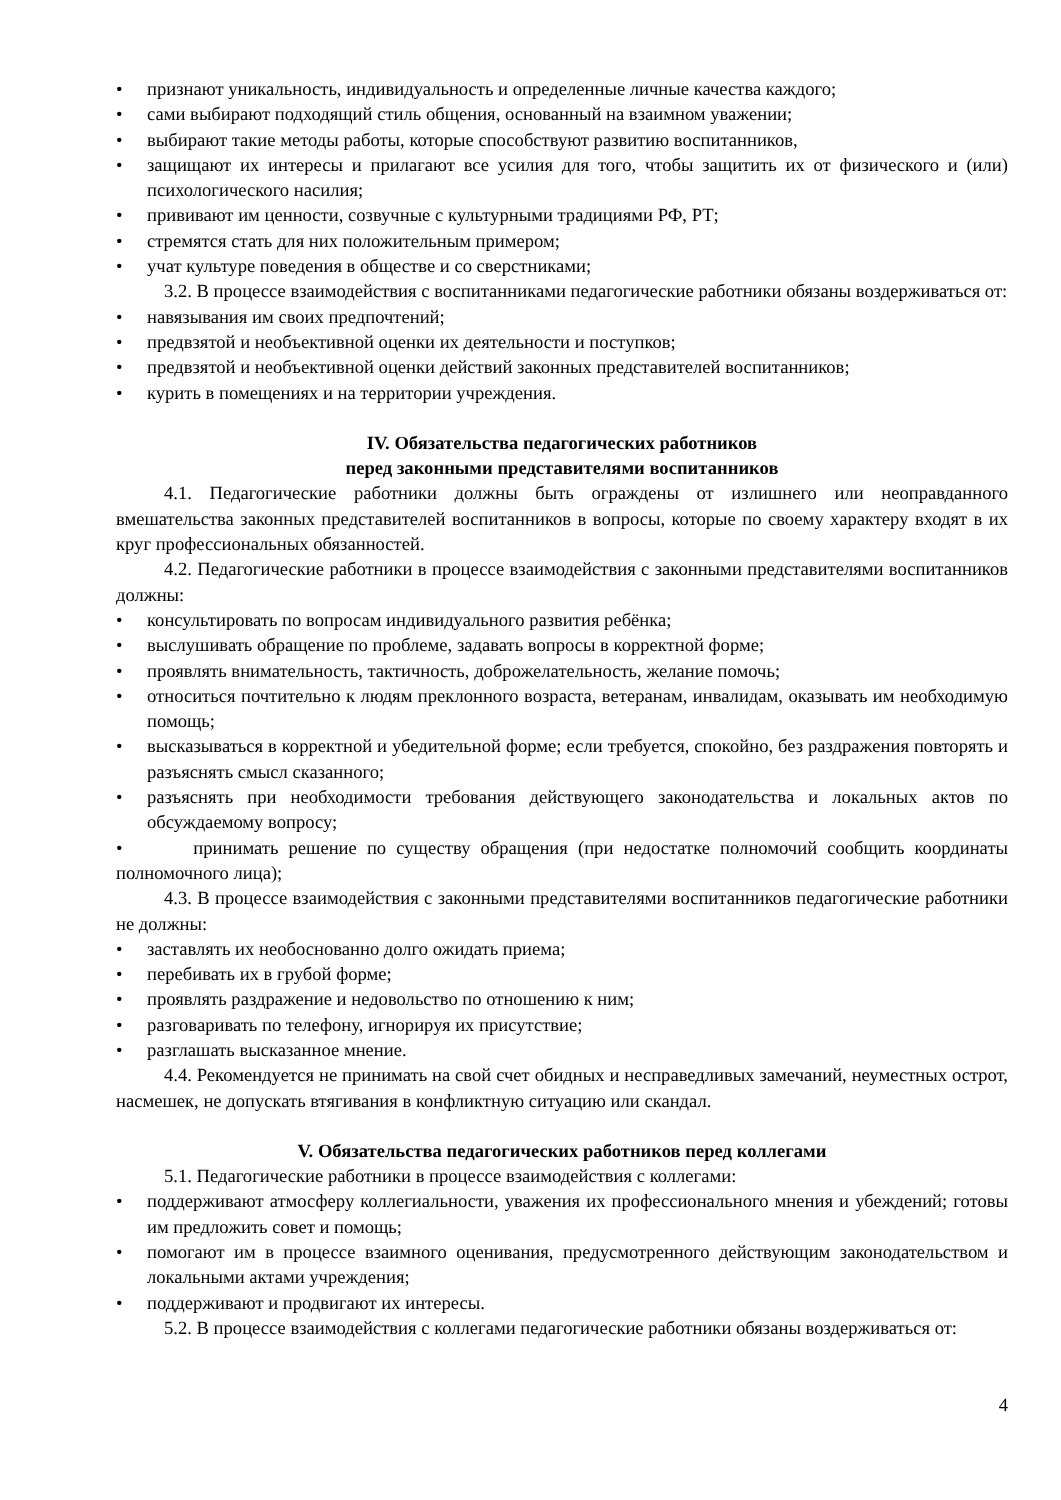• признают уникальность, индивидуальность и определенные личные качества каждого;
• сами выбирают подходящий стиль общения, основанный на взаимном уважении;
• выбирают такие методы работы, которые способствуют развитию воспитанников,
• защищают их интересы и прилагают все усилия для того, чтобы защитить их от физического и (или) психологического насилия;
• прививают им ценности, созвучные с культурными традициями РФ, РТ;
• стремятся стать для них положительным примером;
• учат культуре поведения в обществе и со сверстниками;
3.2. В процессе взаимодействия с воспитанниками педагогические работники обязаны воздерживаться от:
• навязывания им своих предпочтений;
• предвзятой и необъективной оценки их деятельности и поступков;
• предвзятой и необъективной оценки действий законных представителей воспитанников;
• курить в помещениях и на территории учреждения.
IV. Обязательства педагогических работников
перед законными представителями воспитанников
4.1. Педагогические работники должны быть ограждены от излишнего или неоправданного вмешательства законных представителей воспитанников в вопросы, которые по своему характеру входят в их круг профессиональных обязанностей.
4.2. Педагогические работники в процессе взаимодействия с законными представителями воспитанников должны:
• консультировать по вопросам индивидуального развития ребёнка;
• выслушивать обращение по проблеме, задавать вопросы в корректной форме;
• проявлять внимательность, тактичность, доброжелательность, желание помочь;
• относиться почтительно к людям преклонного возраста, ветеранам, инвалидам, оказывать им необходимую помощь;
• высказываться в корректной и убедительной форме; если требуется, спокойно, без раздражения повторять и разъяснять смысл сказанного;
• разъяснять при необходимости требования действующего законодательства и локальных актов по обсуждаемому вопросу;
• принимать решение по существу обращения (при недостатке полномочий сообщить координаты полномочного лица);
4.3. В процессе взаимодействия с законными представителями воспитанников педагогические работники не должны:
• заставлять их необоснованно долго ожидать приема;
• перебивать их в грубой форме;
• проявлять раздражение и недовольство по отношению к ним;
• разговаривать по телефону, игнорируя их присутствие;
• разглашать высказанное мнение.
4.4. Рекомендуется не принимать на свой счет обидных и несправедливых замечаний, неуместных острот, насмешек, не допускать втягивания в конфликтную ситуацию или скандал.
V. Обязательства педагогических работников перед коллегами
5.1. Педагогические работники в процессе взаимодействия с коллегами:
• поддерживают атмосферу коллегиальности, уважения их профессионального мнения и убеждений; готовы им предложить совет и помощь;
• помогают им в процессе взаимного оценивания, предусмотренного действующим законодательством и локальными актами учреждения;
• поддерживают и продвигают их интересы.
5.2. В процессе взаимодействия с коллегами педагогические работники обязаны воздерживаться от:
4